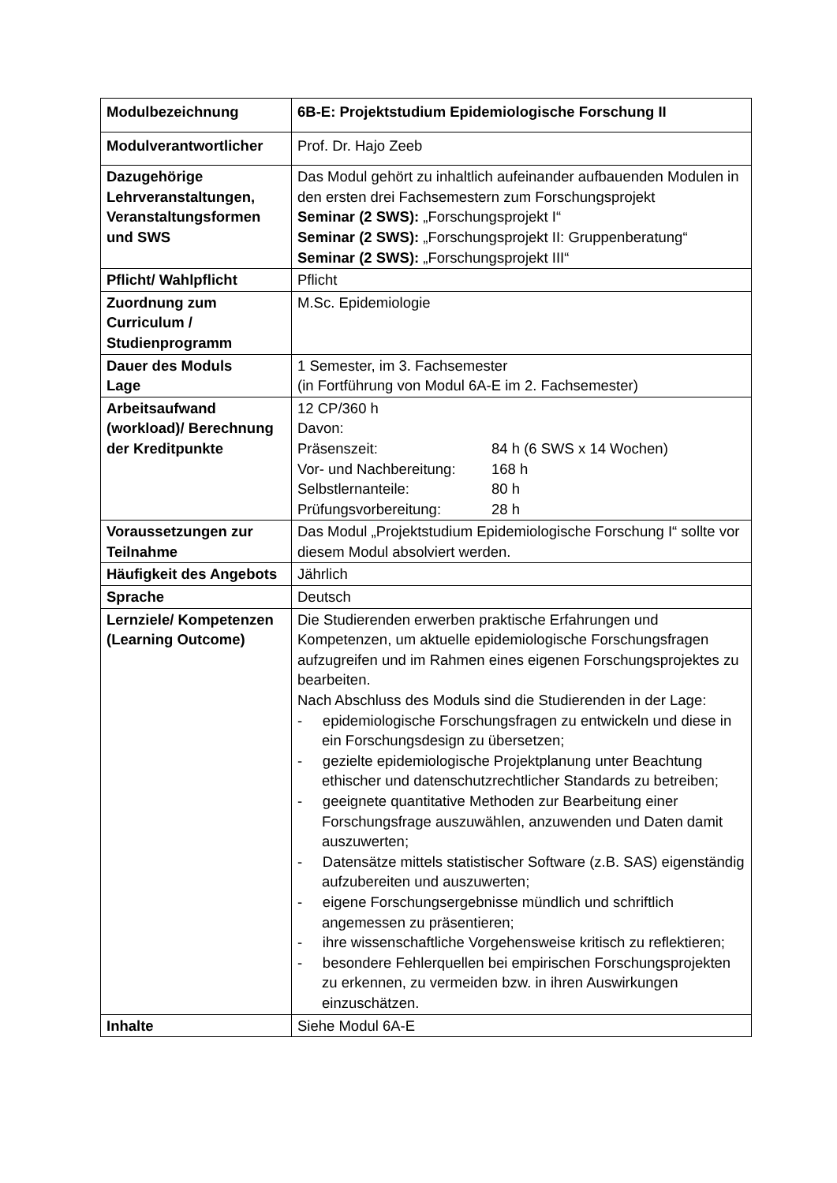| Modulbezeichnung | 6B-E: Projektstudium Epidemiologische Forschung II |
| Modulverantwortlicher | Prof. Dr. Hajo Zeeb |
| Dazugehörige Lehrveranstaltungen, Veranstaltungsformen und SWS | Das Modul gehört zu inhaltlich aufeinander aufbauenden Modulen in den ersten drei Fachsemestern zum Forschungsprojekt Seminar (2 SWS): „Forschungsprojekt I“ Seminar (2 SWS): „Forschungsprojekt II: Gruppenberatung“ Seminar (2 SWS): „Forschungsprojekt III“ |
| Pflicht/ Wahlpflicht | Pflicht |
| Zuordnung zum Curriculum / Studienprogramm | M.Sc. Epidemiologie |
| Dauer des Moduls Lage | 1 Semester, im 3. Fachsemester (in Fortführung von Modul 6A-E im 2. Fachsemester) |
| Arbeitsaufwand (workload)/ Berechnung der Kreditpunkte | 12 CP/360 h Davon: / Präsenszeit: / 84 h (6 SWS x 14 Wochen) / / Vor- und Nachbereitung: / 168 h / / Selbstlernanteile: / 80 h / / Prüfungsvorbereitung: / 28 h / |
| Voraussetzungen zur Teilnahme | Das Modul „Projektstudium Epidemiologische Forschung I“ sollte vor diesem Modul absolviert werden. |
| Häufigkeit des Angebots | Jährlich |
| Sprache | Deutsch |
| Lernziele/ Kompetenzen (Learning Outcome) | Die Studierenden erwerben praktische Erfahrungen und Kompetenzen, um aktuelle epidemiologische Forschungsfragen aufzugreifen und im Rahmen eines eigenen Forschungsprojektes zu bearbeiten. Nach Abschluss des Moduls sind die Studierenden in der Lage: - epidemiologische Forschungsfragen zu entwickeln und diese in ein Forschungsdesign zu übersetzen; - gezielte epidemiologische Projektplanung unter Beachtung ethischer und datenschutzrechtlicher Standards zu betreiben; - geeignete quantitative Methoden zur Bearbeitung einer Forschungsfrage auszuwählen, anzuwenden und Daten damit auszuwerten; - Datensätze mittels statistischer Software (z.B. SAS) eigenständig aufzubereiten und auszuwerten; - eigene Forschungsergebnisse mündlich und schriftlich angemessen zu präsentieren; - ihre wissenschaftliche Vorgehensweise kritisch zu reflektieren; - besondere Fehlerquellen bei empirischen Forschungsprojekten zu erkennen, zu vermeiden bzw. in ihren Auswirkungen einzuschätzen. |
| Inhalte | Siehe Modul 6A-E |